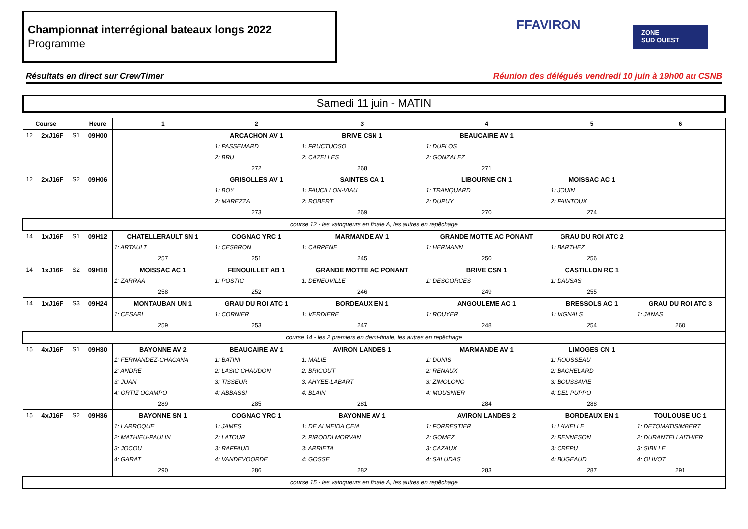Championnat interrégional bateaux longs 2022
Programme
FFAVIRON
ZONE
SUD OUEST
Résultats en direct sur CrewTimer Réunion des délégués vendredi 10 juin à 19h00 au CSNB
Samedi 11 juin - MATIN
| Course | | | Heure | 1 | 2 | 3 | 4 | 5 | 6 |
| --- | --- | --- | --- | --- | --- | --- | --- | --- | --- |
| 12 | 2xJ16F | S1 | 09H00 | | ARCACHON AV 1 | BRIVE CSN 1 | BEAUCAIRE AV 1 | | |
| | | | | | 1: PASSEMARD | 1: FRUCTUOSO | 1: DUFLOS | | |
| | | | | | 2: BRU | 2: CAZELLES | 2: GONZALEZ | | |
| | | | | | 272 | 268 | 271 | | |
| 12 | 2xJ16F | S2 | 09H06 | | GRISOLLES AV 1 | SAINTES CA 1 | LIBOURNE CN 1 | MOISSAC AC 1 | |
| | | | | | 1: BOY | 1: FAUCILLON-VIAU | 1: TRANQUARD | 1: JOUIN | |
| | | | | | 2: MAREZZA | 2: ROBERT | 2: DUPUY | 2: PAINTOUX | |
| | | | | | 273 | 269 | 270 | 274 | |
| course 12 - les vainqueurs en finale A, les autres en repêchage | | | | | | | | | |
| 14 | 1xJ16F | S1 | 09H12 | CHATELLERAULT SN 1 | COGNAC YRC 1 | MARMANDE AV 1 | GRANDE MOTTE AC PONANT | GRAU DU ROI ATC 2 | |
| | | | | 1: ARTAULT | 1: CESBRON | 1: CARPENE | 1: HERMANN | 1: BARTHEZ | |
| | | | | 257 | 251 | 245 | 250 | 256 | |
| 14 | 1xJ16F | S2 | 09H18 | MOISSAC AC 1 | FENOUILLET AB 1 | GRANDE MOTTE AC PONANT | BRIVE CSN 1 | CASTILLON RC 1 | |
| | | | | 1: ZARRAA | 1: POSTIC | 1: DENEUVILLE | 1: DESGORCES | 1: DAUSAS | |
| | | | | 258 | 252 | 246 | 249 | 255 | |
| 14 | 1xJ16F | S3 | 09H24 | MONTAUBAN UN 1 | GRAU DU ROI ATC 1 | BORDEAUX EN 1 | ANGOULEME AC 1 | BRESSOLS AC 1 | GRAU DU ROI ATC 3 |
| | | | | 1: CESARI | 1: CORNIER | 1: VERDIERE | 1: ROUYER | 1: VIGNALS | 1: JANAS |
| | | | | 259 | 253 | 247 | 248 | 254 | 260 |
| course 14 - les 2 premiers en demi-finale, les autres en repêchage | | | | | | | | | |
| 15 | 4xJ16F | S1 | 09H30 | BAYONNE AV 2 | BEAUCAIRE AV 1 | AVIRON LANDES 1 | MARMANDE AV 1 | LIMOGES CN 1 | |
| | | | | 1: FERNANDEZ-CHACANA | 1: BATINI | 1: MALIE | 1: DUNIS | 1: ROUSSEAU | |
| | | | | 2: ANDRE | 2: LASIC CHAUDON | 2: BRICOUT | 2: RENAUX | 2: BACHELARD | |
| | | | | 3: JUAN | 3: TISSEUR | 3: AHYEE-LABART | 3: ZIMOLONG | 3: BOUSSAVIE | |
| | | | | 4: ORTIZ OCAMPO | 4: ABBASSI | 4: BLAIN | 4: MOUSNIER | 4: DEL PUPPO | |
| | | | | 289 | 285 | 281 | 284 | 288 | |
| 15 | 4xJ16F | S2 | 09H36 | BAYONNE SN 1 | COGNAC YRC 1 | BAYONNE AV 1 | AVIRON LANDES 2 | BORDEAUX EN 1 | TOULOUSE UC 1 |
| | | | | 1: LARROQUE | 1: JAMES | 1: DE ALMEIDA CEIA | 1: FORRESTIER | 1: LAVIELLE | 1: DETOMATISIMBERT |
| | | | | 2: MATHIEU-PAULIN | 2: LATOUR | 2: PIRODDI MORVAN | 2: GOMEZ | 2: RENNESON | 2: DURANTELLAITHIER |
| | | | | 3: JOCOU | 3: RAFFAUD | 3: ARRIETA | 3: CAZAUX | 3: CREPU | 3: SIBILLE |
| | | | | 4: GARAT | 4: VANDEVOORDE | 4: GOSSE | 4: SALUDAS | 4: BUGEAUD | 4: OLIVOT |
| | | | | 290 | 286 | 282 | 283 | 287 | 291 |
| course 15 - les vainqueurs en finale A, les autres en repêchage | | | | | | | | | |